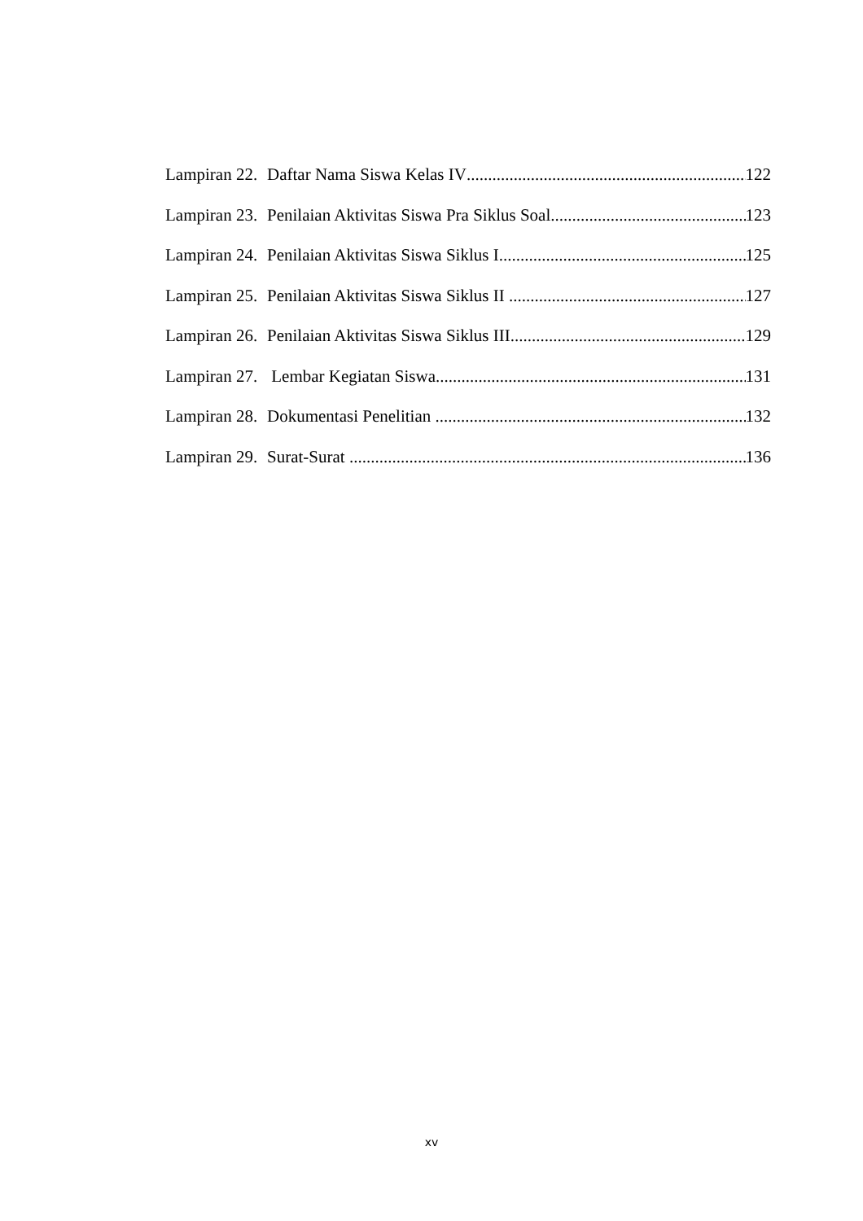Lampiran 22. Daftar Nama Siswa Kelas IV 122
Lampiran 23. Penilaian Aktivitas Siswa Pra Siklus Soal 123
Lampiran 24. Penilaian Aktivitas Siswa Siklus I 125
Lampiran 25. Penilaian Aktivitas Siswa Siklus II 127
Lampiran 26. Penilaian Aktivitas Siswa Siklus III 129
Lampiran 27. Lembar Kegiatan Siswa 131
Lampiran 28. Dokumentasi Penelitian 132
Lampiran 29. Surat-Surat 136
xv